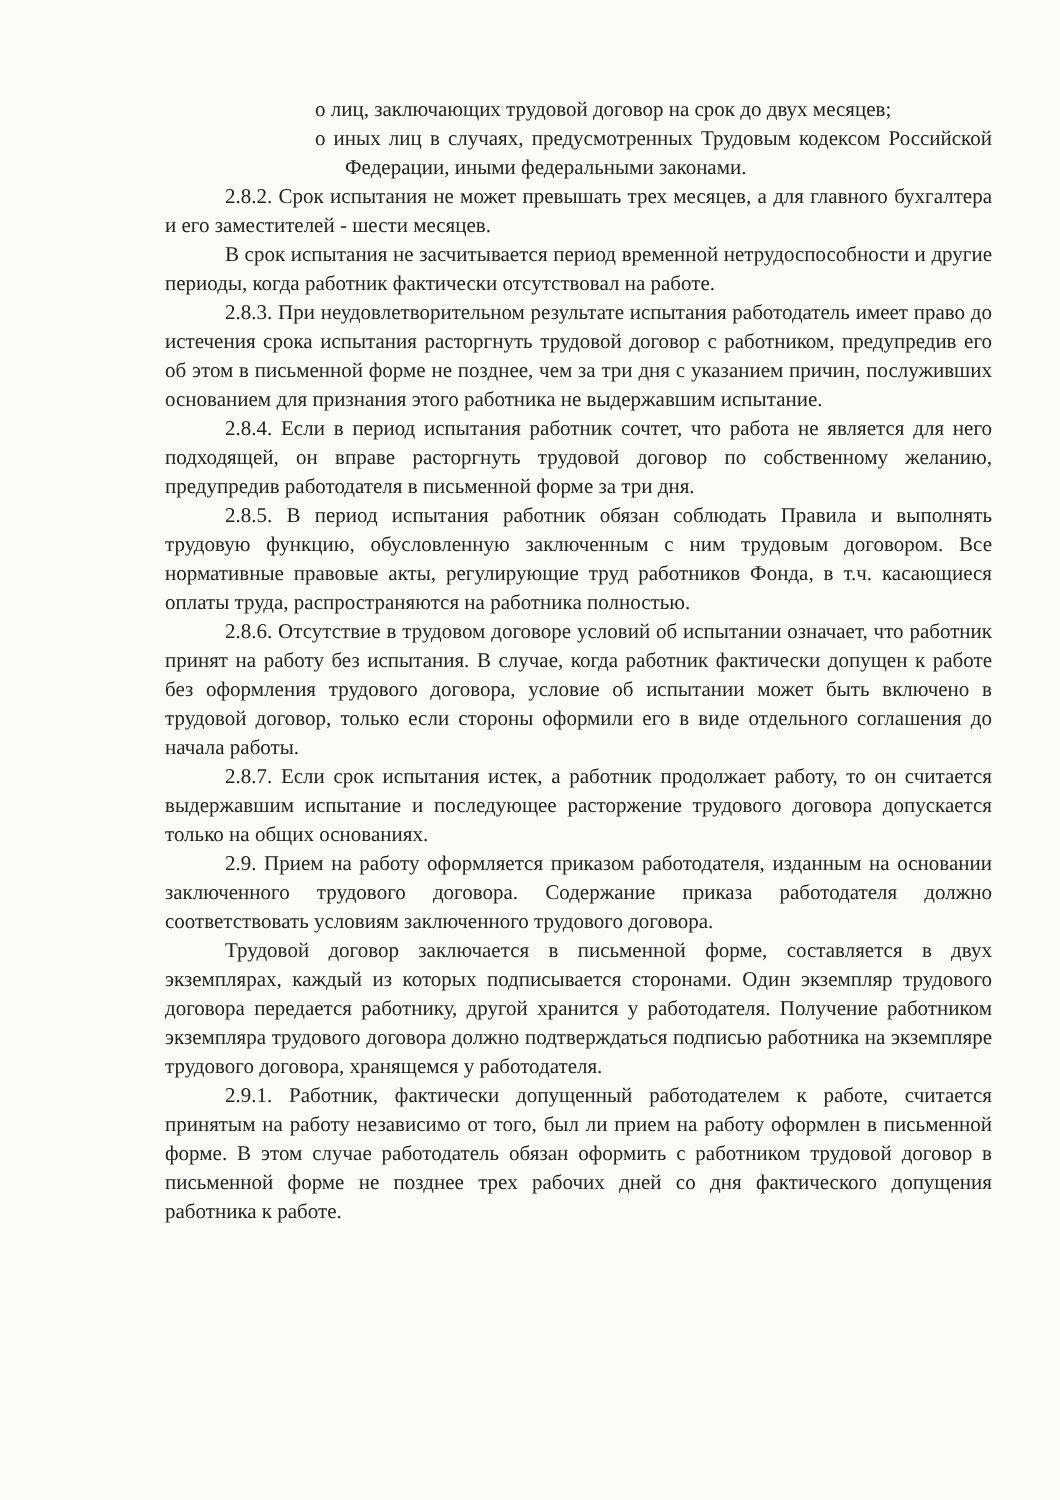o лиц, заключающих трудовой договор на срок до двух месяцев;
o иных лиц в случаях, предусмотренных Трудовым кодексом Российской Федерации, иными федеральными законами.
2.8.2. Срок испытания не может превышать трех месяцев, а для главного бухгалтера и его заместителей - шести месяцев.
В срок испытания не засчитывается период временной нетрудоспособности и другие периоды, когда работник фактически отсутствовал на работе.
2.8.3. При неудовлетворительном результате испытания работодатель имеет право до истечения срока испытания расторгнуть трудовой договор с работником, предупредив его об этом в письменной форме не позднее, чем за три дня с указанием причин, послуживших основанием для признания этого работника не выдержавшим испытание.
2.8.4. Если в период испытания работник сочтет, что работа не является для него подходящей, он вправе расторгнуть трудовой договор по собственному желанию, предупредив работодателя в письменной форме за три дня.
2.8.5. В период испытания работник обязан соблюдать Правила и выполнять трудовую функцию, обусловленную заключенным с ним трудовым договором. Все нормативные правовые акты, регулирующие труд работников Фонда, в т.ч. касающиеся оплаты труда, распространяются на работника полностью.
2.8.6. Отсутствие в трудовом договоре условий об испытании означает, что работник принят на работу без испытания. В случае, когда работник фактически допущен к работе без оформления трудового договора, условие об испытании может быть включено в трудовой договор, только если стороны оформили его в виде отдельного соглашения до начала работы.
2.8.7. Если срок испытания истек, а работник продолжает работу, то он считается выдержавшим испытание и последующее расторжение трудового договора допускается только на общих основаниях.
2.9. Прием на работу оформляется приказом работодателя, изданным на основании заключенного трудового договора. Содержание приказа работодателя должно соответствовать условиям заключенного трудового договора.
Трудовой договор заключается в письменной форме, составляется в двух экземплярах, каждый из которых подписывается сторонами. Один экземпляр трудового договора передается работнику, другой хранится у работодателя. Получение работником экземпляра трудового договора должно подтверждаться подписью работника на экземпляре трудового договора, хранящемся у работодателя.
2.9.1. Работник, фактически допущенный работодателем к работе, считается принятым на работу независимо от того, был ли прием на работу оформлен в письменной форме. В этом случае работодатель обязан оформить с работником трудовой договор в письменной форме не позднее трех рабочих дней со дня фактического допущения работника к работе.